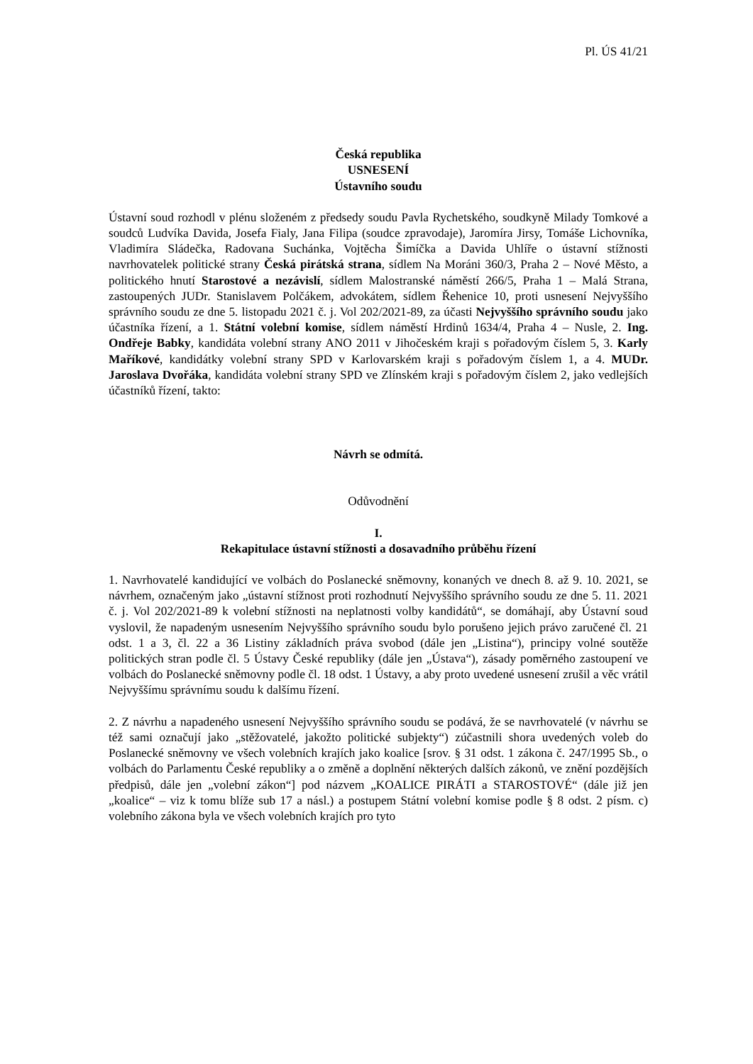Pl. ÚS 41/21
Česká republika
USNESENÍ
Ústavního soudu
Ústavní soud rozhodl v plénu složeném z předsedy soudu Pavla Rychetského, soudkyně Milady Tomkové a soudců Ludvíka Davida, Josefa Fialy, Jana Filipa (soudce zpravodaje), Jaromíra Jirsy, Tomáše Lichovníka, Vladimíra Sládečka, Radovana Suchánka, Vojtěcha Šimíčka a Davida Uhlíře o ústavní stížnosti navrhovatelek politické strany Česká pirátská strana, sídlem Na Moráni 360/3, Praha 2 – Nové Město, a politického hnutí Starostové a nezávislí, sídlem Malostranské náměstí 266/5, Praha 1 – Malá Strana, zastoupených JUDr. Stanislavem Polčákem, advokátem, sídlem Řehenice 10, proti usnesení Nejvyššího správního soudu ze dne 5. listopadu 2021 č. j. Vol 202/2021-89, za účasti Nejvyššího správního soudu jako účastníka řízení, a 1. Státní volební komise, sídlem náměstí Hrdinů 1634/4, Praha 4 – Nusle, 2. Ing. Ondřeje Babky, kandidáta volební strany ANO 2011 v Jihočeském kraji s pořadovým číslem 5, 3. Karly Maříkové, kandidátky volební strany SPD v Karlovarském kraji s pořadovým číslem 1, a 4. MUDr. Jaroslava Dvořáka, kandidáta volební strany SPD ve Zlínském kraji s pořadovým číslem 2, jako vedlejších účastníků řízení, takto:
Návrh se odmítá.
Odůvodnění
I.
Rekapitulace ústavní stížnosti a dosavadního průběhu řízení
1. Navrhovatelé kandidující ve volbách do Poslanecké sněmovny, konaných ve dnech 8. až 9. 10. 2021, se návrhem, označeným jako „ústavní stížnost proti rozhodnutí Nejvyššího správního soudu ze dne 5. 11. 2021 č. j. Vol 202/2021-89 k volební stížnosti na neplatnosti volby kandidátů“, se domáhají, aby Ústavní soud vyslovil, že napadeným usnesením Nejvyššího správního soudu bylo porušeno jejich právo zaručené čl. 21 odst. 1 a 3, čl. 22 a 36 Listiny základních práva svobod (dále jen „Listina“), principy volné soutěže politických stran podle čl. 5 Ústavy České republiky (dále jen „Ústava“), zásady poměrného zastoupení ve volbách do Poslanecké sněmovny podle čl. 18 odst. 1 Ústavy, a aby proto uvedené usnesení zrušil a věc vrátil Nejvyššímu správnímu soudu k dalšímu řízení.
2. Z návrhu a napadeného usnesení Nejvyššího správního soudu se podává, že se navrhovatelé (v návrhu se též sami označují jako „stěžovatelé, jakožto politické subjekty“) zúčastnili shora uvedených voleb do Poslanecké sněmovny ve všech volebních krajích jako koalice [srov. § 31 odst. 1 zákona č. 247/1995 Sb., o volbách do Parlamentu České republiky a o změně a doplnění některých dalších zákonů, ve znění pozdějších předpisů, dále jen „volební zákon“] pod názvem „KOALICE PIRÁTI a STAROSTOVÉ“ (dále již jen „koalice“ – viz k tomu blíže sub 17 a násl.) a postupem Státní volební komise podle § 8 odst. 2 písm. c) volebního zákona byla ve všech volebních krajích pro tyto